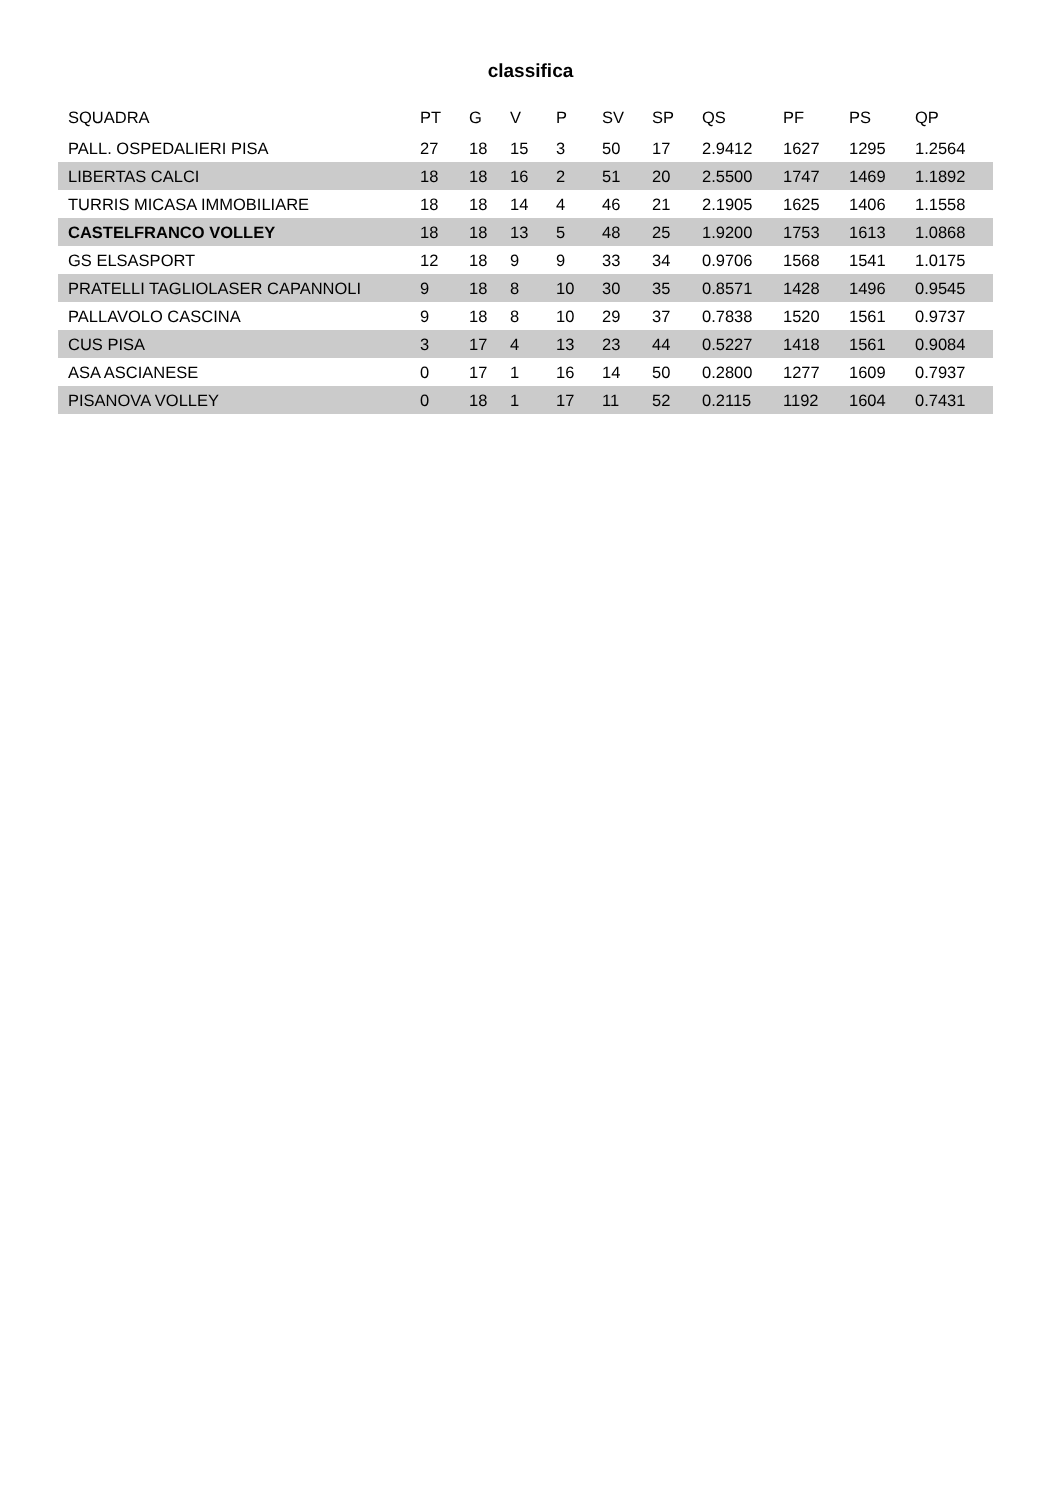classifica
| SQUADRA | PT | G | V | P | SV | SP | QS | PF | PS | QP |
| --- | --- | --- | --- | --- | --- | --- | --- | --- | --- | --- |
| PALL. OSPEDALIERI PISA | 27 | 18 | 15 | 3 | 50 | 17 | 2.9412 | 1627 | 1295 | 1.2564 |
| LIBERTAS CALCI | 18 | 18 | 16 | 2 | 51 | 20 | 2.5500 | 1747 | 1469 | 1.1892 |
| TURRIS MICASA IMMOBILIARE | 18 | 18 | 14 | 4 | 46 | 21 | 2.1905 | 1625 | 1406 | 1.1558 |
| CASTELFRANCO VOLLEY | 18 | 18 | 13 | 5 | 48 | 25 | 1.9200 | 1753 | 1613 | 1.0868 |
| GS ELSASPORT | 12 | 18 | 9 | 9 | 33 | 34 | 0.9706 | 1568 | 1541 | 1.0175 |
| PRATELLI TAGLIOLASER CAPANNOLI | 9 | 18 | 8 | 10 | 30 | 35 | 0.8571 | 1428 | 1496 | 0.9545 |
| PALLAVOLO CASCINA | 9 | 18 | 8 | 10 | 29 | 37 | 0.7838 | 1520 | 1561 | 0.9737 |
| CUS PISA | 3 | 17 | 4 | 13 | 23 | 44 | 0.5227 | 1418 | 1561 | 0.9084 |
| ASA ASCIANESE | 0 | 17 | 1 | 16 | 14 | 50 | 0.2800 | 1277 | 1609 | 0.7937 |
| PISANOVA VOLLEY | 0 | 18 | 1 | 17 | 11 | 52 | 0.2115 | 1192 | 1604 | 0.7431 |